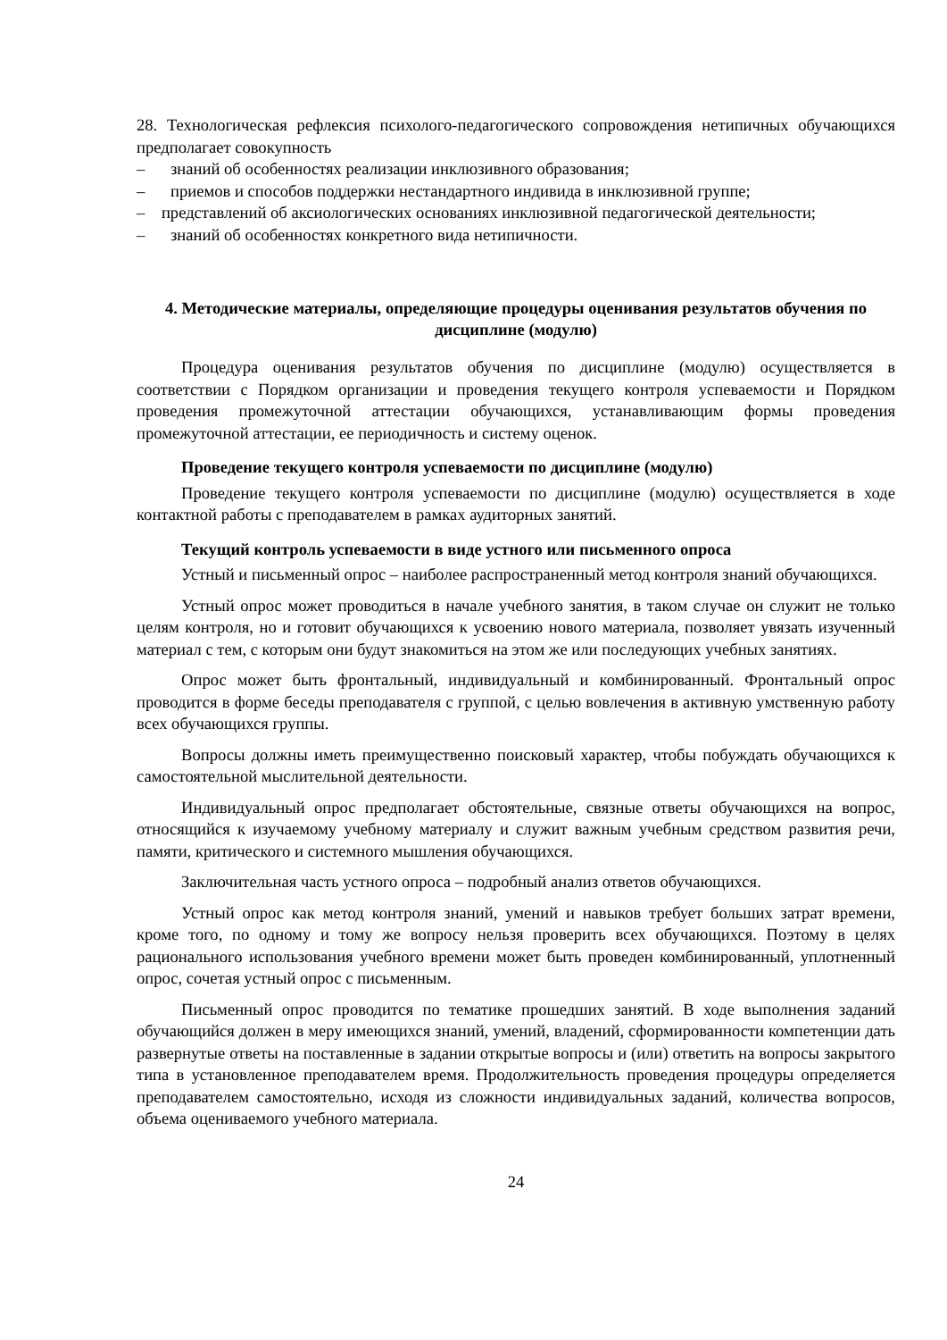28. Технологическая рефлексия психолого-педагогического сопровождения нетипичных обучающихся предполагает совокупность
– знаний об особенностях реализации инклюзивного образования;
– приемов и способов поддержки нестандартного индивида в инклюзивной группе;
– представлений об аксиологических основаниях инклюзивной педагогической деятельности;
– знаний об особенностях конкретного вида нетипичности.
4. Методические материалы, определяющие процедуры оценивания результатов обучения по дисциплине (модулю)
Процедура оценивания результатов обучения по дисциплине (модулю) осуществляется в соответствии с Порядком организации и проведения текущего контроля успеваемости и Порядком проведения промежуточной аттестации обучающихся, устанавливающим формы проведения промежуточной аттестации, ее периодичность и систему оценок.
Проведение текущего контроля успеваемости по дисциплине (модулю)
Проведение текущего контроля успеваемости по дисциплине (модулю) осуществляется в ходе контактной работы с преподавателем в рамках аудиторных занятий.
Текущий контроль успеваемости в виде устного или письменного опроса
Устный и письменный опрос – наиболее распространенный метод контроля знаний обучающихся.
Устный опрос может проводиться в начале учебного занятия, в таком случае он служит не только целям контроля, но и готовит обучающихся к усвоению нового материала, позволяет увязать изученный материал с тем, с которым они будут знакомиться на этом же или последующих учебных занятиях.
Опрос может быть фронтальный, индивидуальный и комбинированный. Фронтальный опрос проводится в форме беседы преподавателя с группой, с целью вовлечения в активную умственную работу всех обучающихся группы.
Вопросы должны иметь преимущественно поисковый характер, чтобы побуждать обучающихся к самостоятельной мыслительной деятельности.
Индивидуальный опрос предполагает обстоятельные, связные ответы обучающихся на вопрос, относящийся к изучаемому учебному материалу и служит важным учебным средством развития речи, памяти, критического и системного мышления обучающихся.
Заключительная часть устного опроса – подробный анализ ответов обучающихся.
Устный опрос как метод контроля знаний, умений и навыков требует больших затрат времени, кроме того, по одному и тому же вопросу нельзя проверить всех обучающихся. Поэтому в целях рационального использования учебного времени может быть проведен комбинированный, уплотненный опрос, сочетая устный опрос с письменным.
Письменный опрос проводится по тематике прошедших занятий. В ходе выполнения заданий обучающийся должен в меру имеющихся знаний, умений, владений, сформированности компетенции дать развернутые ответы на поставленные в задании открытые вопросы и (или) ответить на вопросы закрытого типа в установленное преподавателем время. Продолжительность проведения процедуры определяется преподавателем самостоятельно, исходя из сложности индивидуальных заданий, количества вопросов, объема оцениваемого учебного материала.
24